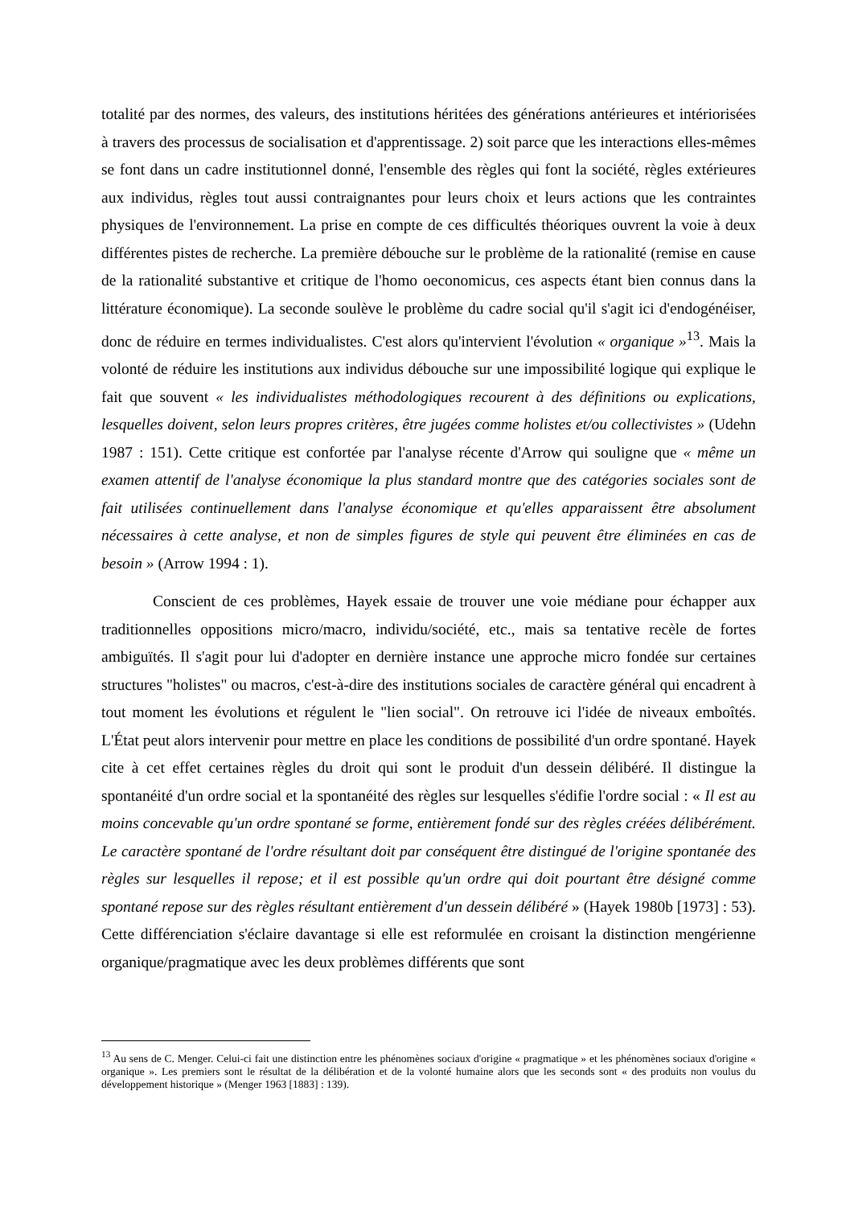totalité par des normes, des valeurs, des institutions héritées des générations antérieures et intériorisées à travers des processus de socialisation et d'apprentissage. 2) soit parce que les interactions elles-mêmes se font dans un cadre institutionnel donné, l'ensemble des règles qui font la société, règles extérieures aux individus, règles tout aussi contraignantes pour leurs choix et leurs actions que les contraintes physiques de l'environnement. La prise en compte de ces difficultés théoriques ouvrent la voie à deux différentes pistes de recherche. La première débouche sur le problème de la rationalité (remise en cause de la rationalité substantive et critique de l'homo oeconomicus, ces aspects étant bien connus dans la littérature économique). La seconde soulève le problème du cadre social qu'il s'agit ici d'endogénéiser, donc de réduire en termes individualistes. C'est alors qu'intervient l'évolution « organique »<sup>13</sup>. Mais la volonté de réduire les institutions aux individus débouche sur une impossibilité logique qui explique le fait que souvent « les individualistes méthodologiques recourent à des définitions ou explications, lesquelles doivent, selon leurs propres critères, être jugées comme holistes et/ou collectivistes » (Udehn 1987 : 151). Cette critique est confortée par l'analyse récente d'Arrow qui souligne que « même un examen attentif de l'analyse économique la plus standard montre que des catégories sociales sont de fait utilisées continuellement dans l'analyse économique et qu'elles apparaissent être absolument nécessaires à cette analyse, et non de simples figures de style qui peuvent être éliminées en cas de besoin » (Arrow 1994 : 1).
Conscient de ces problèmes, Hayek essaie de trouver une voie médiane pour échapper aux traditionnelles oppositions micro/macro, individu/société, etc., mais sa tentative recèle de fortes ambiguïtés. Il s'agit pour lui d'adopter en dernière instance une approche micro fondée sur certaines structures "holistes" ou macros, c'est-à-dire des institutions sociales de caractère général qui encadrent à tout moment les évolutions et régulent le "lien social". On retrouve ici l'idée de niveaux emboîtés. L'État peut alors intervenir pour mettre en place les conditions de possibilité d'un ordre spontané. Hayek cite à cet effet certaines règles du droit qui sont le produit d'un dessein délibéré. Il distingue la spontanéité d'un ordre social et la spontanéité des règles sur lesquelles s'édifie l'ordre social : « Il est au moins concevable qu'un ordre spontané se forme, entièrement fondé sur des règles créées délibérément. Le caractère spontané de l'ordre résultant doit par conséquent être distingué de l'origine spontanée des règles sur lesquelles il repose; et il est possible qu'un ordre qui doit pourtant être désigné comme spontané repose sur des règles résultant entièrement d'un dessein délibéré » (Hayek 1980b [1973] : 53). Cette différenciation s'éclaire davantage si elle est reformulée en croisant la distinction mengérienne organique/pragmatique avec les deux problèmes différents que sont
<sup>13</sup> Au sens de C. Menger. Celui-ci fait une distinction entre les phénomènes sociaux d'origine « pragmatique » et les phénomènes sociaux d'origine « organique ». Les premiers sont le résultat de la délibération et de la volonté humaine alors que les seconds sont « des produits non voulus du développement historique » (Menger 1963 [1883] : 139).